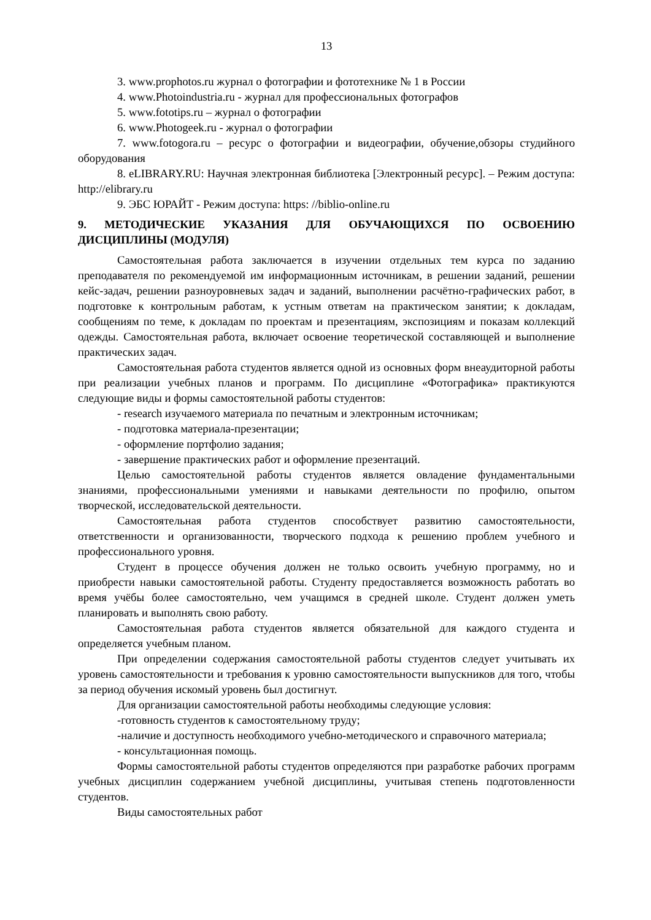13
3. www.prophotos.ru журнал о фотографии и фототехнике № 1 в России
4. www.Photoindustria.ru - журнал для профессиональных фотографов
5. www.fototips.ru – журнал о фотографии
6. www.Photogeek.ru - журнал о фотографии
7. www.fotogora.ru – ресурс о фотографии и видеографии, обучение,обзоры студийного оборудования
8. eLIBRARY.RU: Научная электронная библиотека [Электронный ресурс]. – Режим доступа: http://elibrary.ru
9. ЭБС ЮРАЙТ - Режим доступа: https: //biblio-online.ru
9. МЕТОДИЧЕСКИЕ УКАЗАНИЯ ДЛЯ ОБУЧАЮЩИХСЯ ПО ОСВОЕНИЮ ДИСЦИПЛИНЫ (МОДУЛЯ)
Самостоятельная работа заключается в изучении отдельных тем курса по заданию преподавателя по рекомендуемой им информационным источникам, в решении заданий, решении кейс-задач, решении разноуровневых задач и заданий, выполнении расчётно-графических работ, в подготовке к контрольным работам, к устным ответам на практическом занятии; к докладам, сообщениям по теме, к докладам по проектам и презентациям, экспозициям и показам коллекций одежды. Самостоятельная работа, включает освоение теоретической составляющей и выполнение практических задач.
Самостоятельная работа студентов является одной из основных форм внеаудиторной работы при реализации учебных планов и программ. По дисциплине «Фотографика» практикуются следующие виды и формы самостоятельной работы студентов:
- research изучаемого материала по печатным и электронным источникам;
- подготовка материала-презентации;
- оформление портфолио задания;
- завершение практических работ и оформление презентаций.
Целью самостоятельной работы студентов является овладение фундаментальными знаниями, профессиональными умениями и навыками деятельности по профилю, опытом творческой, исследовательской деятельности.
Самостоятельная работа студентов способствует развитию самостоятельности, ответственности и организованности, творческого подхода к решению проблем учебного и профессионального уровня.
Студент в процессе обучения должен не только освоить учебную программу, но и приобрести навыки самостоятельной работы. Студенту предоставляется возможность работать во время учёбы более самостоятельно, чем учащимся в средней школе. Студент должен уметь планировать и выполнять свою работу.
Самостоятельная работа студентов является обязательной для каждого студента и определяется учебным планом.
При определении содержания самостоятельной работы студентов следует учитывать их уровень самостоятельности и требования к уровню самостоятельности выпускников для того, чтобы за период обучения искомый уровень был достигнут.
Для организации самостоятельной работы необходимы следующие условия:
-готовность студентов к самостоятельному труду;
-наличие и доступность необходимого учебно-методического и справочного материала;
- консультационная помощь.
Формы самостоятельной работы студентов определяются при разработке рабочих программ учебных дисциплин содержанием учебной дисциплины, учитывая степень подготовленности студентов.
Виды самостоятельных работ